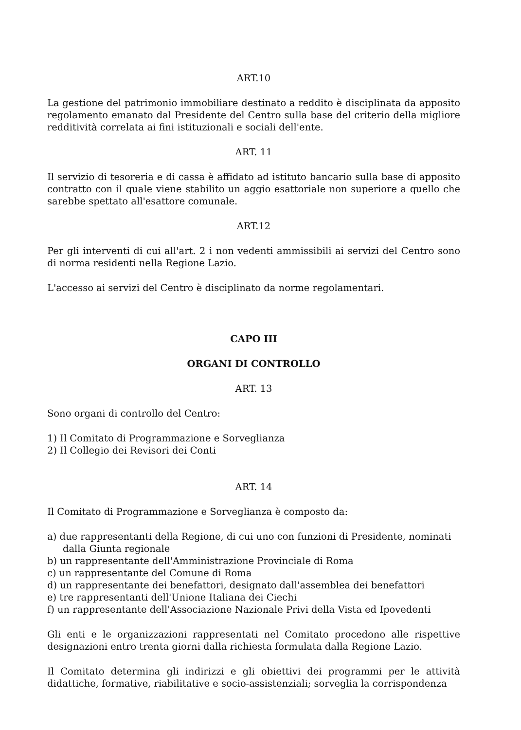ART.10
La gestione del patrimonio immobiliare destinato a reddito è disciplinata da apposito regolamento emanato dal Presidente del Centro sulla base del criterio della migliore redditività correlata ai fini istituzionali e sociali dell'ente.
ART. 11
Il servizio di tesoreria e di cassa è affidato ad istituto bancario sulla base di apposito contratto con il quale viene stabilito un aggio esattoriale non superiore a quello che sarebbe spettato all'esattore comunale.
ART.12
Per gli interventi di cui all'art. 2 i non vedenti ammissibili ai servizi del Centro sono di norma residenti nella Regione Lazio.
L'accesso ai servizi del Centro è disciplinato da norme regolamentari.
CAPO III
ORGANI DI CONTROLLO
ART. 13
Sono organi di controllo del Centro:
1) Il Comitato di Programmazione e Sorveglianza
2) Il Collegio dei Revisori dei Conti
ART. 14
Il Comitato di Programmazione e Sorveglianza è composto da:
a) due rappresentanti della Regione, di cui uno con funzioni di Presidente, nominati dalla Giunta regionale
b) un rappresentante dell'Amministrazione Provinciale di Roma
c) un rappresentante del Comune di Roma
d) un rappresentante dei benefattori, designato dall'assemblea dei benefattori
e) tre rappresentanti dell'Unione Italiana dei Ciechi
f) un rappresentante dell'Associazione Nazionale Privi della Vista ed Ipovedenti
Gli enti e le organizzazioni rappresentati nel Comitato procedono alle rispettive designazioni entro trenta giorni dalla richiesta formulata dalla Regione Lazio.
Il Comitato determina gli indirizzi e gli obiettivi dei programmi per le attività didattiche, formative, riabilitative e socio-assistenziali; sorveglia la corrispondenza